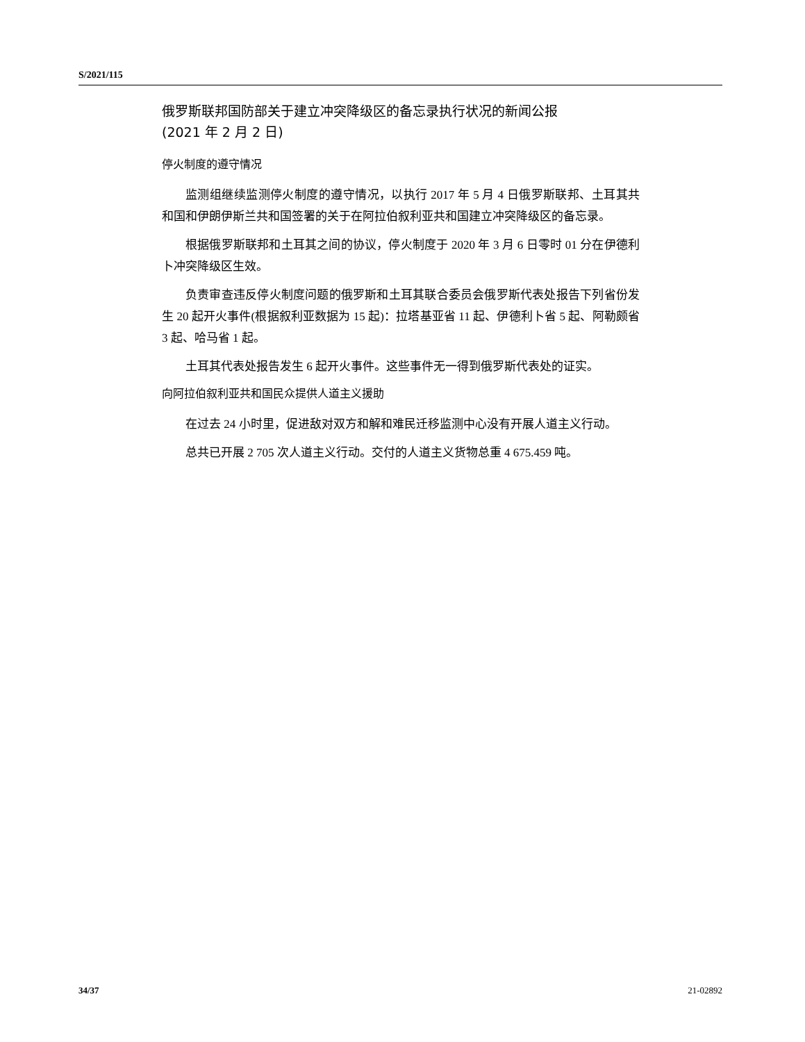S/2021/115
俄罗斯联邦国防部关于建立冲突降级区的备忘录执行状况的新闻公报
(2021 年 2 月 2 日)
停火制度的遵守情况
监测组继续监测停火制度的遵守情况，以执行 2017 年 5 月 4 日俄罗斯联邦、土耳其共和国和伊朗伊斯兰共和国签署的关于在阿拉伯叙利亚共和国建立冲突降级区的备忘录。
根据俄罗斯联邦和土耳其之间的协议，停火制度于 2020 年 3 月 6 日零时 01 分在伊德利卜冲突降级区生效。
负责审查违反停火制度问题的俄罗斯和土耳其联合委员会俄罗斯代表处报告下列省份发生 20 起开火事件(根据叙利亚数据为 15 起)：拉塔基亚省 11 起、伊德利卜省 5 起、阿勒颇省 3 起、哈马省 1 起。
土耳其代表处报告发生 6 起开火事件。这些事件无一得到俄罗斯代表处的证实。
向阿拉伯叙利亚共和国民众提供人道主义援助
在过去 24 小时里，促进敌对双方和解和难民迁移监测中心没有开展人道主义行动。
总共已开展 2 705 次人道主义行动。交付的人道主义货物总重 4 675.459 吨。
34/37 21-02892